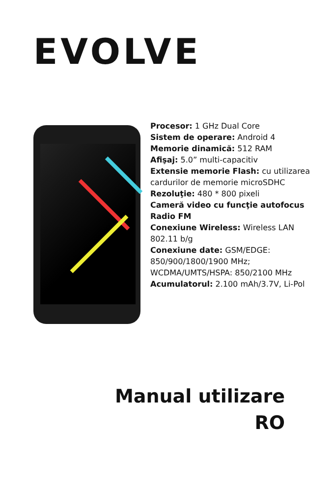EVOLVE
Procesor: 1 GHz Dual Core
Sistem de operare: Android 4
Memorie dinamică: 512 RAM
Afişaj: 5.0” multi-capacitiv
Extensie memorie Flash: cu utilizarea cardurilor de memorie microSDHC
Rezoluţie: 480 * 800 pixeli
Cameră video cu funcţie autofocus
Radio FM
Conexiune Wireless: Wireless LAN 802.11 b/g
Conexiune date: GSM/EDGE: 850/900/1800/1900 MHz; WCDMA/UMTS/HSPA: 850/2100 MHz
Acumulatorul: 2.100 mAh/3.7V, Li-Pol
Manual utilizare
RO